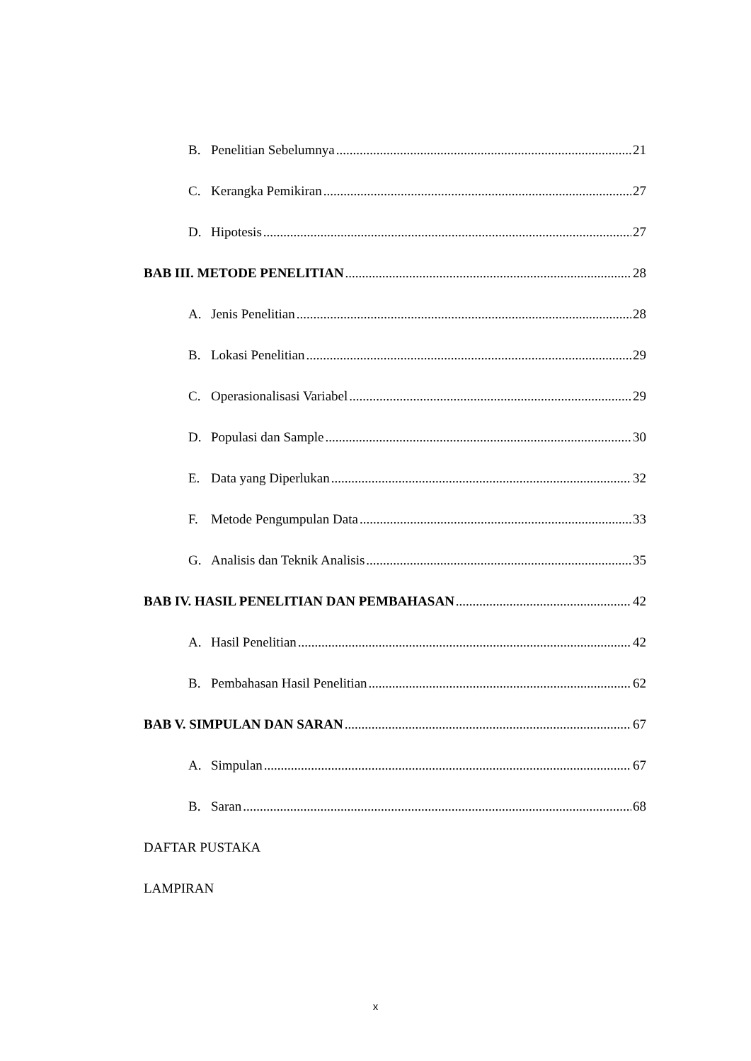B. Penelitian Sebelumnya 21
C. Kerangka Pemikiran 27
D. Hipotesis 27
BAB III. METODE PENELITIAN 28
A. Jenis Penelitian 28
B. Lokasi Penelitian 29
C. Operasionalisasi Variabel 29
D. Populasi dan Sample 30
E. Data yang Diperlukan 32
F. Metode Pengumpulan Data 33
G. Analisis dan Teknik Analisis 35
BAB IV. HASIL PENELITIAN DAN PEMBAHASAN 42
A. Hasil Penelitian 42
B. Pembahasan Hasil Penelitian 62
BAB V. SIMPULAN DAN SARAN 67
A. Simpulan 67
B. Saran 68
DAFTAR PUSTAKA
LAMPIRAN
x